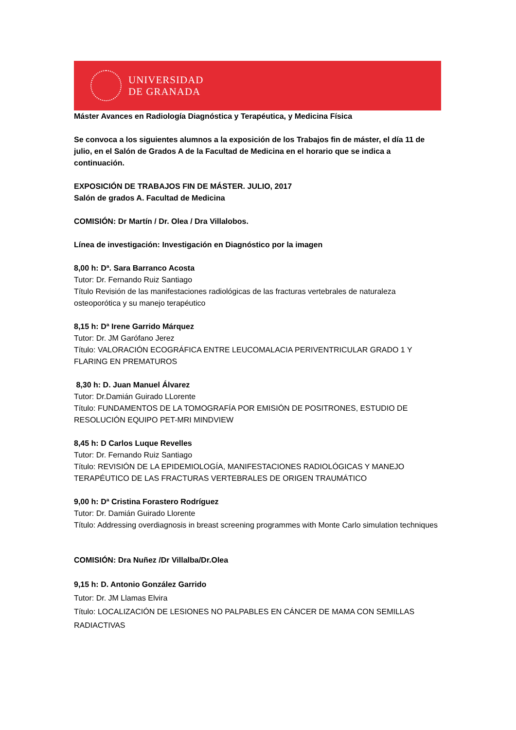UNIVERSIDAD
DE GRANADA
Máster Avances en Radiología Diagnóstica y Terapéutica, y Medicina Física
Se convoca a los siguientes alumnos a la exposición de los Trabajos fin de máster, el día 11 de julio, en el Salón de Grados A de la Facultad de Medicina en el horario que se indica a continuación.
EXPOSICIÓN DE TRABAJOS FIN DE MÁSTER. JULIO, 2017
Salón de grados A. Facultad de Medicina
COMISIÓN: Dr Martín / Dr. Olea / Dra Villalobos.
Línea de investigación: Investigación en Diagnóstico por la imagen
8,00 h: Dª. Sara Barranco Acosta
Tutor: Dr. Fernando Ruiz Santiago
Título Revisión de las manifestaciones radiológicas de las fracturas vertebrales de naturaleza osteoporótica y su manejo terapéutico
8,15 h: Dª Irene Garrido Márquez
Tutor: Dr. JM Garófano Jerez
Título: VALORACIÓN ECOGRÁFICA ENTRE LEUCOMALACIA PERIVENTRICULAR GRADO 1 Y FLARING EN PREMATUROS
8,30 h: D. Juan Manuel Álvarez
Tutor: Dr.Damián Guirado LLorente
Título: FUNDAMENTOS DE LA TOMOGRAFÍA POR EMISIÓN DE POSITRONES, ESTUDIO DE RESOLUCIÓN EQUIPO PET-MRI MINDVIEW
8,45 h: D Carlos Luque Revelles
Tutor: Dr. Fernando Ruiz Santiago
Título: REVISIÓN DE LA EPIDEMIOLOGÍA, MANIFESTACIONES RADIOLÓGICAS Y MANEJO TERAPÉUTICO DE LAS FRACTURAS VERTEBRALES DE ORIGEN TRAUMÁTICO
9,00 h: Dª Cristina Forastero Rodríguez
Tutor: Dr. Damián Guirado Llorente
Título: Addressing overdiagnosis in breast screening programmes with Monte Carlo simulation techniques
COMISIÓN: Dra Nuñez /Dr Villalba/Dr.Olea
9,15 h: D. Antonio González Garrido
Tutor: Dr. JM Llamas Elvira
Título: LOCALIZACIÓN DE LESIONES NO PALPABLES EN CÁNCER DE MAMA CON SEMILLAS RADIACTIVAS